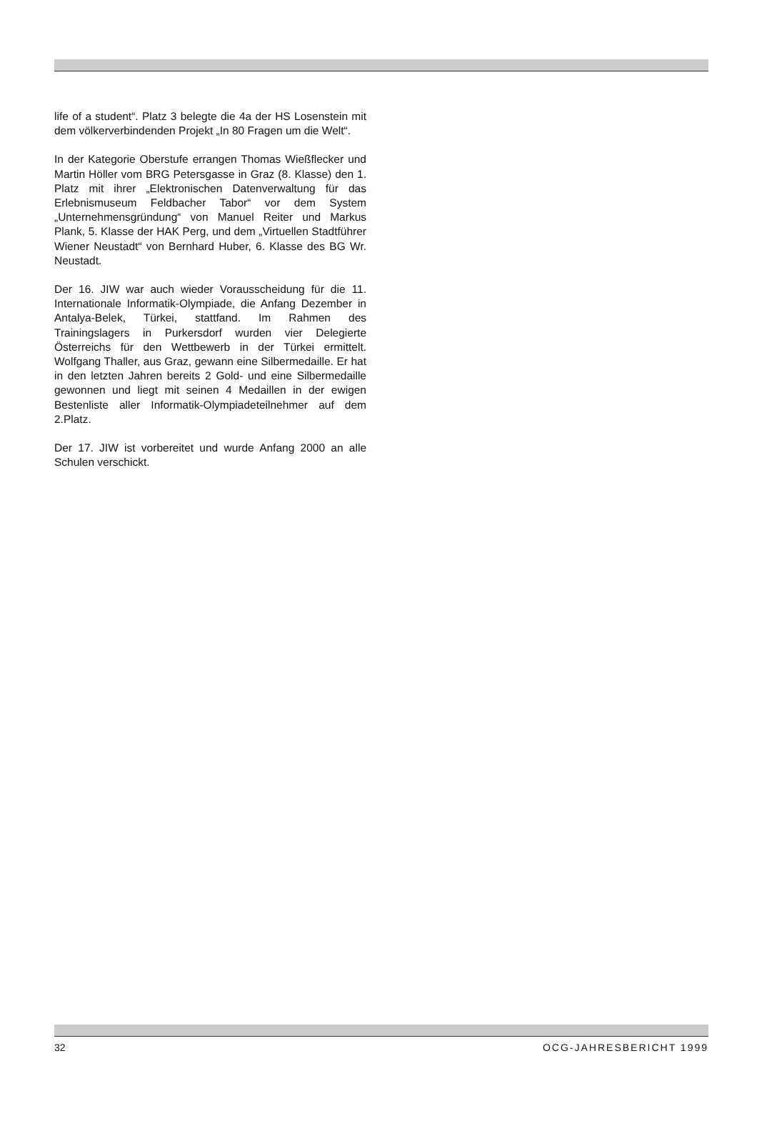life of a student“. Platz 3 belegte die 4a der HS Losenstein mit dem völkerverbindenden Projekt „In 80 Fragen um die Welt“.
In der Kategorie Oberstufe errangen Thomas Wießflecker und Martin Höller vom BRG Petersgasse in Graz (8. Klasse) den 1. Platz mit ihrer „Elektronischen Datenverwaltung für das Erlebnismuseum Feldbacher Tabor“ vor dem System „Unternehmensgründung“ von Manuel Reiter und Markus Plank, 5. Klasse der HAK Perg, und dem „Virtuellen Stadtführer Wiener Neustadt“ von Bernhard Huber, 6. Klasse des BG Wr. Neustadt.
Der 16. JIW war auch wieder Vorausscheidung für die 11. Internationale Informatik-Olympiade, die Anfang Dezember in Antalya-Belek, Türkei, stattfand. Im Rahmen des Trainingslagers in Purkersdorf wurden vier Delegierte Österreichs für den Wettbewerb in der Türkei ermittelt. Wolfgang Thaller, aus Graz, gewann eine Silbermedaille. Er hat in den letzten Jahren bereits 2 Gold- und eine Silbermedaille gewonnen und liegt mit seinen 4 Medaillen in der ewigen Bestenliste aller Informatik-Olympiadeteilnehmer auf dem 2.Platz.
Der 17. JIW ist vorbereitet und wurde Anfang 2000 an alle Schulen verschickt.
32 OCG-JAHRESBERICHT 1999